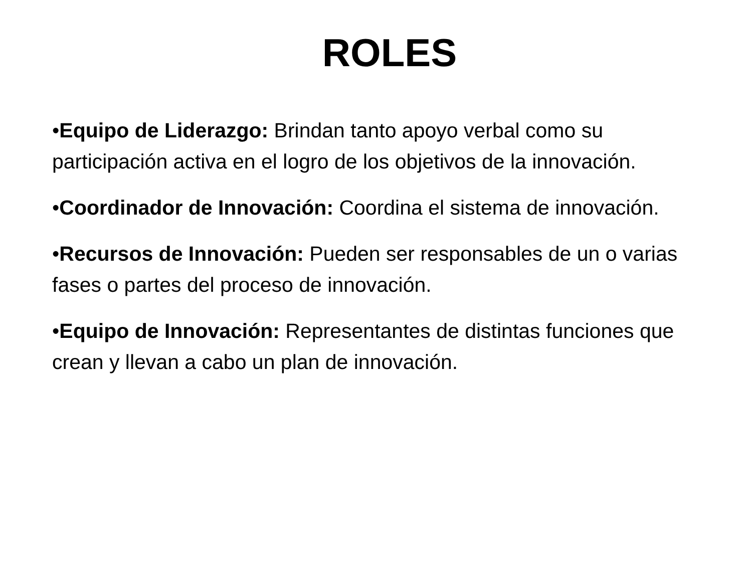ROLES
•Equipo de Liderazgo: Brindan tanto apoyo verbal como su participación activa en el logro de los objetivos de la innovación.
•Coordinador de Innovación: Coordina el sistema de innovación.
•Recursos de Innovación: Pueden ser responsables de un o varias fases o partes del proceso de innovación.
•Equipo de Innovación: Representantes de distintas funciones que crean y llevan a cabo un plan de innovación.